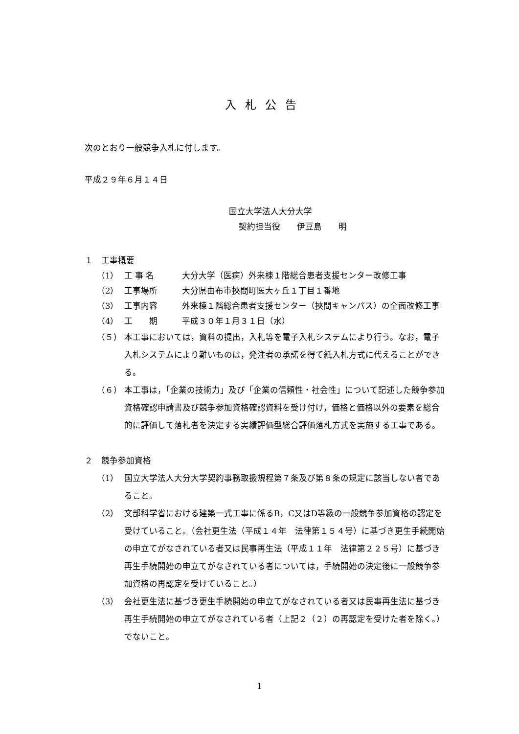入札公告
次のとおり一般競争入札に付します。
平成２９年６月１４日
国立大学法人大分大学
契約担当役　　伊豆島　　明
１　工事概要
（1） 工 事 名 大分大学（医病）外来棟１階総合患者支援センター改修工事
（2） 工事場所 大分県由布市挾間町医大ヶ丘１丁目１番地
（3） 工事内容 外来棟１階総合患者支援センター（挾間キャンパス）の全面改修工事
（4） 工　　期 平成３０年１月３１日（水）
（５） 本工事においては，資料の提出，入札等を電子入札システムにより行う。なお，電子入札システムにより難いものは，発注者の承諾を得て紙入札方式に代えることができる。
（６） 本工事は，「企業の技術力」及び「企業の信頼性・社会性」について記述した競争参加資格確認申請書及び競争参加資格確認資料を受け付け，価格と価格以外の要素を総合的に評価して落札者を決定する実績評価型総合評価落札方式を実施する工事である。
２　競争参加資格
（1） 国立大学法人大分大学契約事務取扱規程第７条及び第８条の規定に該当しない者であること。
（2） 文部科学省における建築一式工事に係るB，C又はD等級の一般競争参加資格の認定を受けていること。（会社更生法（平成１４年　法律第１５４号）に基づき更生手続開始の申立てがなされている者又は民事再生法（平成１１年　法律第２２５号）に基づき再生手続開始の申立てがなされている者については，手続開始の決定後に一般競争参加資格の再認定を受けていること。）
（3） 会社更生法に基づき更生手続開始の申立てがなされている者又は民事再生法に基づき再生手続開始の申立てがなされている者（上記２（２）の再認定を受けた者を除く。）でないこと。
1